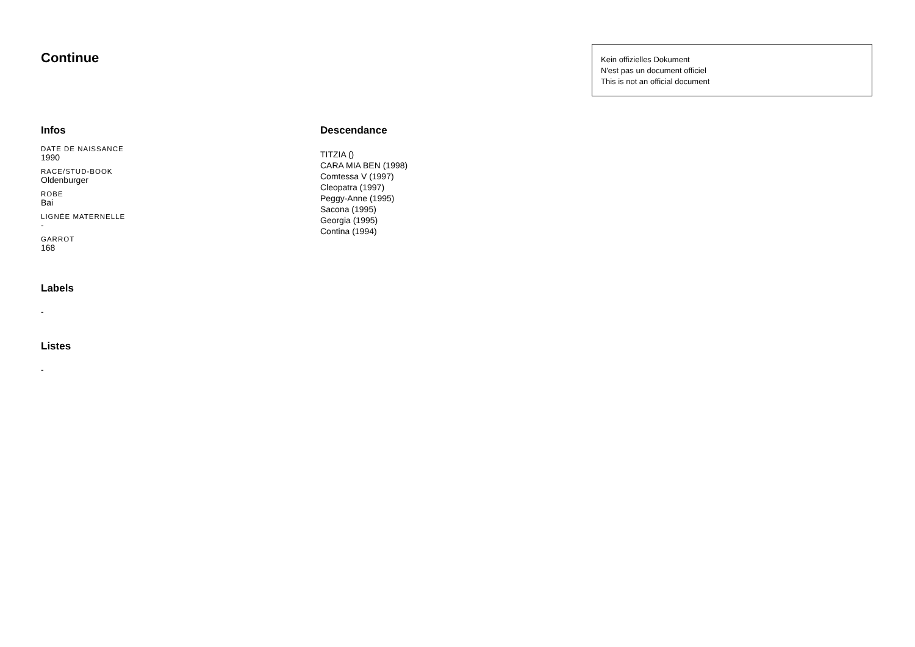Continue
Kein offizielles Dokument
N'est pas un document officiel
This is not an official document
Infos
DATE DE NAISSANCE
1990
RACE/STUD-BOOK
Oldenburger
ROBE
Bai
LIGNÉE MATERNELLE
-
GARROT
168
Labels
-
Listes
-
Descendance
TITZIA ()
CARA MIA BEN (1998)
Comtessa V (1997)
Cleopatra (1997)
Peggy-Anne (1995)
Sacona (1995)
Georgia (1995)
Contina (1994)